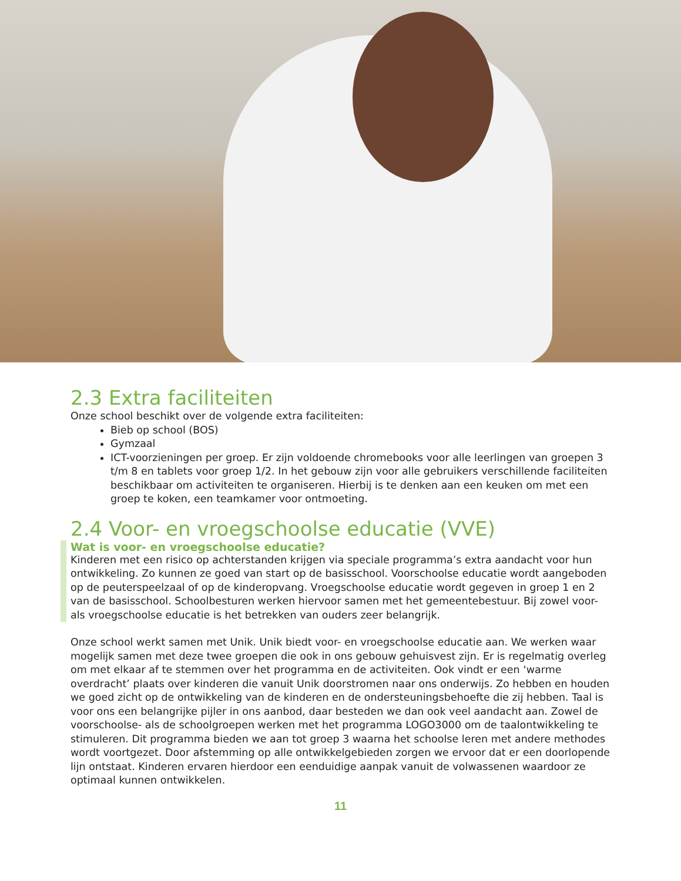2.3 Extra faciliteiten
Onze school beschikt over de volgende extra faciliteiten:
Bieb op school (BOS)
Gymzaal
ICT-voorzieningen per groep. Er zijn voldoende chromebooks voor alle leerlingen van groepen 3 t/m 8 en tablets voor groep 1/2. In het gebouw zijn voor alle gebruikers verschillende faciliteiten beschikbaar om activiteiten te organiseren. Hierbij is te denken aan een keuken om met een groep te koken, een teamkamer voor ontmoeting.
2.4 Voor- en vroegschoolse educatie (VVE)
Wat is voor- en vroegschoolse educatie?
Kinderen met een risico op achterstanden krijgen via speciale programma’s extra aandacht voor hun ontwikkeling. Zo kunnen ze goed van start op de basisschool. Voorschoolse educatie wordt aangeboden op de peuterspeelzaal of op de kinderopvang. Vroegschoolse educatie wordt gegeven in groep 1 en 2 van de basisschool. Schoolbesturen werken hiervoor samen met het gemeentebestuur. Bij zowel voor- als vroegschoolse educatie is het betrekken van ouders zeer belangrijk.
Onze school werkt samen met Unik. Unik biedt voor- en vroegschoolse educatie aan. We werken waar mogelijk samen met deze twee groepen die ook in ons gebouw gehuisvest zijn. Er is regelmatig overleg om met elkaar af te stemmen over het programma en de activiteiten. Ook vindt er een ‘warme overdracht’ plaats over kinderen die vanuit Unik doorstromen naar ons onderwijs. Zo hebben en houden we goed zicht op de ontwikkeling van de kinderen en de ondersteuningsbehoefte die zij hebben. Taal is voor ons een belangrijke pijler in ons aanbod, daar besteden we dan ook veel aandacht aan. Zowel de voorschoolse- als de schoolgroepen werken met het programma LOGO3000 om de taalontwikkeling te stimuleren. Dit programma bieden we aan tot groep 3 waarna het schoolse leren met andere methodes wordt voortgezet. Door afstemming op alle ontwikkelgebieden zorgen we ervoor dat er een doorlopende lijn ontstaat. Kinderen ervaren hierdoor een eenduidige aanpak vanuit de volwassenen waardoor ze optimaal kunnen ontwikkelen.
11